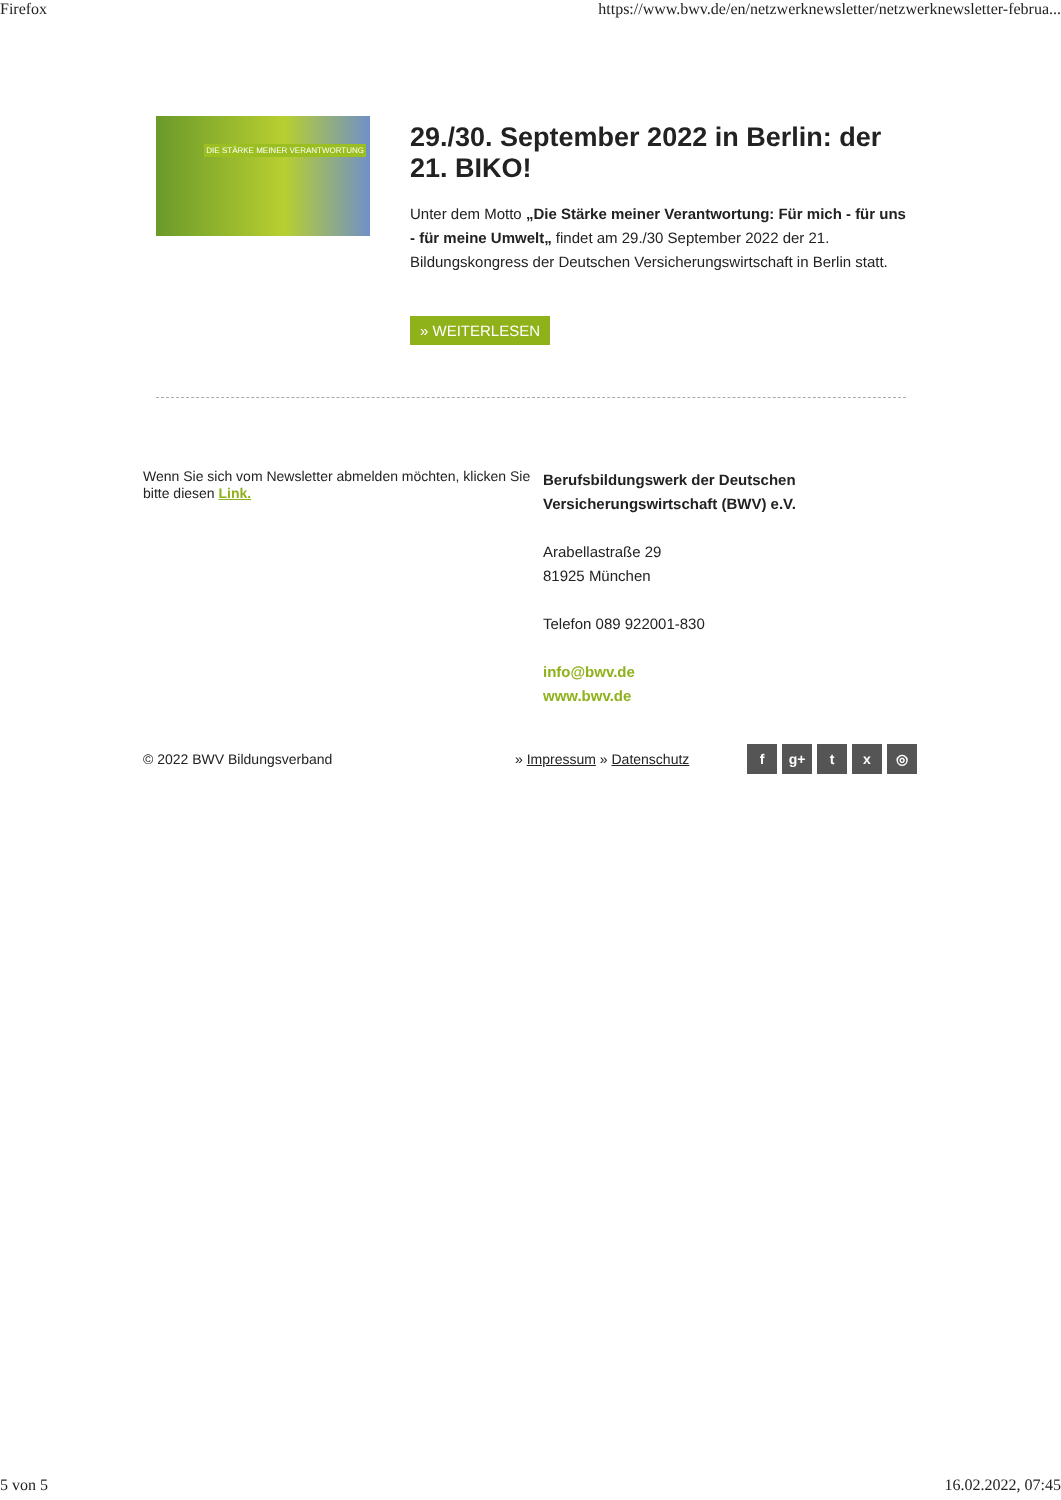Firefox https://www.bwv.de/en/netzwerknewsletter/netzwerknewsletter-februa...
DIE STÄRKE MEINER VERANTWORTUNG
29./30. September 2022 in Berlin: der 21. BIKO!
Unter dem Motto „Die Stärke meiner Verantwortung: Für mich - für uns - für meine Umwelt„ findet am 29./30 September 2022 der 21. Bildungskongress der Deutschen Versicherungswirtschaft in Berlin statt.
» WEITERLESEN
Wenn Sie sich vom Newsletter abmelden möchten, klicken Sie bitte diesen Link.
Berufsbildungswerk der Deutschen
Versicherungswirtschaft (BWV) e.V.
Arabellastraße 29
81925 München
Telefon 089 922001-830
info@bwv.de
www.bwv.de
© 2022 BWV Bildungsverband » Impressum » Datenschutz
f g+ t x ◎
5 von 5 16.02.2022, 07:45